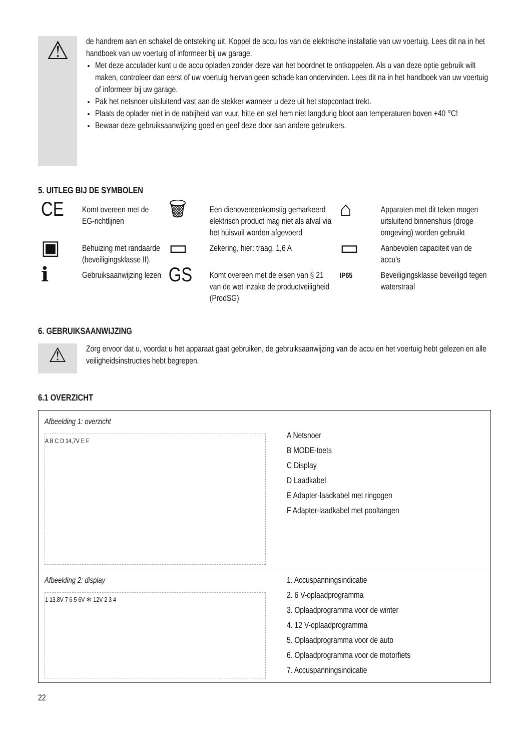⚠
de handrem aan en schakel de ontsteking uit. Koppel de accu los van de elektrische installatie van uw voertuig. Lees dit na in het handboek van uw voertuig of informeer bij uw garage.
Met deze acculader kunt u de accu opladen zonder deze van het boordnet te ontkoppelen. Als u van deze optie gebruik wilt maken, controleer dan eerst of uw voertuig hiervan geen schade kan ondervinden. Lees dit na in het handboek van uw voertuig of informeer bij uw garage.
Pak het netsnoer uitsluitend vast aan de stekker wanneer u deze uit het stopcontact trekt.
Plaats de oplader niet in de nabijheid van vuur, hitte en stel hem niet langdurig bloot aan temperaturen boven +40 °C!
Bewaar deze gebruiksaanwijzing goed en geef deze door aan andere gebruikers.
5. UITLEG BIJ DE SYMBOLEN
| CE | Komt overeen met de EG-richtlijnen | 🗑 | Een dienovereenkomstig gemarkeerd elektrisch product mag niet als afval via het huisvuil worden afgevoerd | ⌂ | Apparaten met dit teken mogen uitsluitend binnenshuis (droge omgeving) worden gebruikt |
| ▣ | Behuizing met randaarde (beveiligingsklasse II). | ▭ | Zekering, hier: traag, 1,6 A | ▭ | Aanbevolen capaciteit van de accu's |
| ℹ | Gebruiksaanwijzing lezen | GS | Komt overeen met de eisen van § 21 van de wet inzake de productveiligheid (ProdSG) | IP65 | Beveiligingsklasse beveiligd tegen waterstraal |
6. GEBRUIKSAANWIJZING
⚠
Zorg ervoor dat u, voordat u het apparaat gaat gebruiken, de gebruiksaanwijzing van de accu en het voertuig hebt gelezen en alle veiligheidsinstructies hebt begrepen.
6.1 OVERZICHT
| Afbeelding 1: overzicht A B C D 14,7V E F | A Netsnoer B MODE-toets C Display D Laadkabel E Adapter-laadkabel met ringogen F Adapter-laadkabel met pooltangen |
| Afbeelding 2: display 1 13.8V 7 6 5 6V ❄ 12V 2 3 4 | 1. Accuspanningsindicatie 2. 6 V-oplaadprogramma 3. Oplaadprogramma voor de winter 4. 12 V-oplaadprogramma 5. Oplaadprogramma voor de auto 6. Oplaadprogramma voor de motorfiets 7. Accuspanningsindicatie |
22